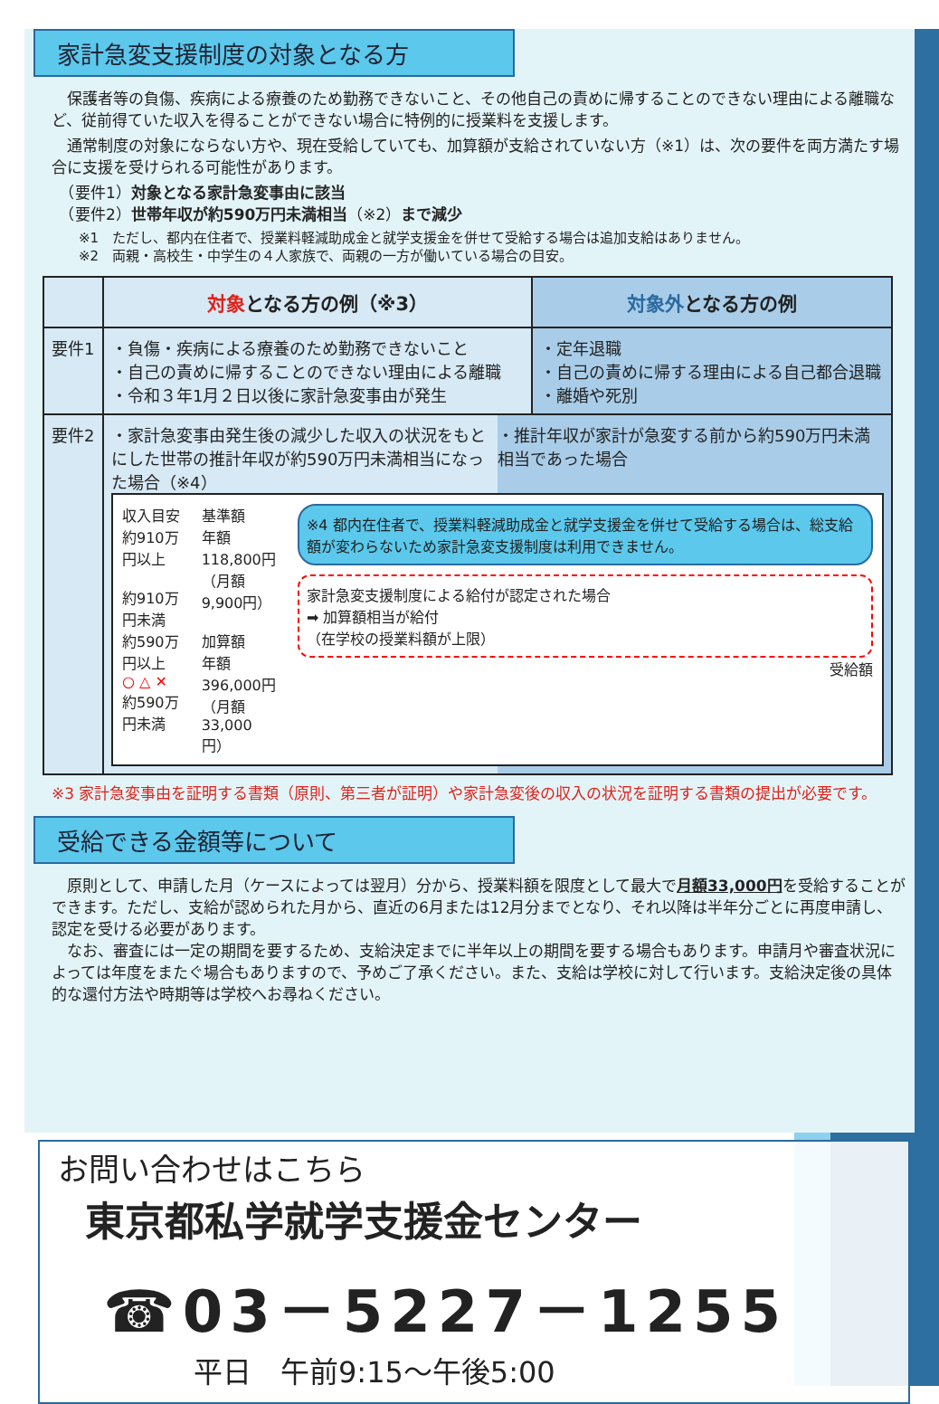家計急変支援制度の対象となる方
　保護者等の負傷、疾病による療養のため勤務できないこと、その他自己の責めに帰することのできない理由による離職など、従前得ていた収入を得ることができない場合に特例的に授業料を支援します。
　通常制度の対象にならない方や、現在受給していても、加算額が支給されていない方（※1）は、次の要件を両方満たす場合に支援を受けられる可能性があります。
　（要件1）対象となる家計急変事由に該当
　（要件2）世帯年収が約590万円未満相当（※2）まで減少
　　※1　ただし、都内在住者で、授業料軽減助成金と就学支援金を併せて受給する場合は追加支給はありません。
　　※2　両親・高校生・中学生の４人家族で、両親の一方が働いている場合の目安。
| | 対象 となる方の例（※3） | 対象外 となる方の例 |
| --- | --- | --- |
| 要件1 | ・負傷・疾病による療養のため勤務できないこと ・自己の責めに帰することのできない理由による離職 ・令和３年1月２日以後に家計急変事由が発生 | ・定年退職 ・自己の責めに帰する理由による自己都合退職 ・離婚や死別 |
| 要件2 | ・家計急変事由発生後の減少した収入の状況をもとにした世帯の推計年収が約590万円未満相当になった場合（※4） ・推計年収が家計が急変する前から約590万円未満相当であった場合 収入目安 約910万円以上 約910万円未満 約590万円以上 ○ △ ✕ 約590万円未満 基準額 年額 118,800円 （月額 9,900円） 加算額 年額 396,000円 （月額 33,000円） ※4 都内在住者で、授業料軽減助成金と就学支援金を併せて受給する場合は、総支給額が変わらないため家計急変支援制度は利用できません。 家計急変支援制度による給付が認定された場合 ➡ 加算額相当が給付 （在学校の授業料額が上限） 受給額 | |
※3 家計急変事由を証明する書類（原則、第三者が証明）や家計急変後の収入の状況を証明する書類の提出が必要です。
受給できる金額等について
　原則として、申請した月（ケースによっては翌月）分から、授業料額を限度として最大で月額33,000円を受給することができます。ただし、支給が認められた月から、直近の6月または12月分までとなり、それ以降は半年分ごとに再度申請し、認定を受ける必要があります。
　なお、審査には一定の期間を要するため、支給決定までに半年以上の期間を要する場合もあります。申請月や審査状況によっては年度をまたぐ場合もありますので、予めご了承ください。また、支給は学校に対して行います。支給決定後の具体的な還付方法や時期等は学校へお尋ねください。
お問い合わせはこちら
東京都私学就学支援金センター
☎03－5227－1255
平日　午前9:15～午後5:00